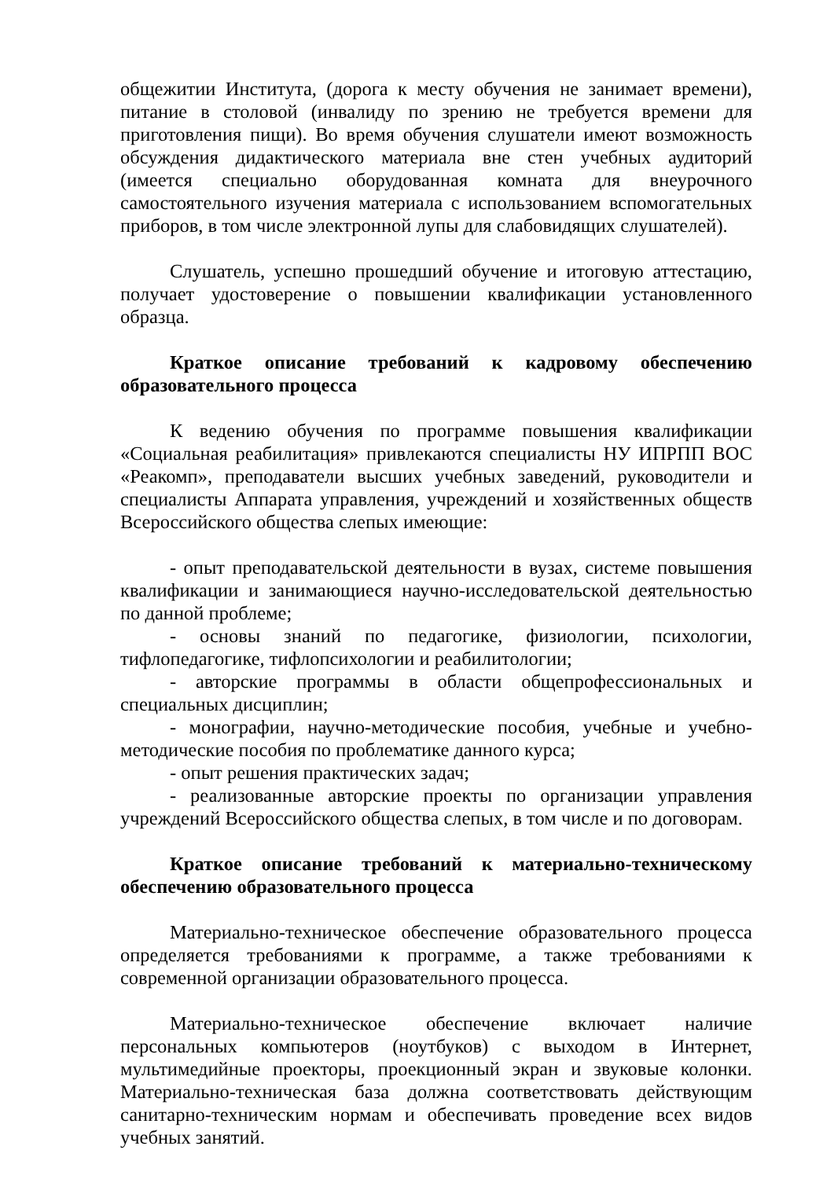общежитии Института, (дорога к месту обучения не занимает времени), питание в столовой (инвалиду по зрению не требуется времени для приготовления пищи). Во время обучения слушатели имеют возможность обсуждения дидактического материала вне стен учебных аудиторий (имеется специально оборудованная комната для внеурочного самостоятельного изучения материала с использованием вспомогательных приборов, в том числе электронной лупы для слабовидящих слушателей).
Слушатель, успешно прошедший обучение и итоговую аттестацию, получает удостоверение о повышении квалификации установленного образца.
Краткое описание требований к кадровому обеспечению образовательного процесса
К ведению обучения по программе повышения квалификации «Социальная реабилитация» привлекаются специалисты НУ ИПРПП ВОС «Реакомп», преподаватели высших учебных заведений, руководители и специалисты Аппарата управления, учреждений и хозяйственных обществ Всероссийского общества слепых имеющие:
- опыт преподавательской деятельности в вузах, системе повышения квалификации и занимающиеся научно-исследовательской деятельностью по данной проблеме;
- основы знаний по педагогике, физиологии, психологии, тифлопедагогике, тифлопсихологии и реабилитологии;
- авторские программы в области общепрофессиональных и специальных дисциплин;
- монографии, научно-методические пособия, учебные и учебно-методические пособия по проблематике данного курса;
- опыт решения практических задач;
- реализованные авторские проекты по организации управления учреждений Всероссийского общества слепых, в том числе и по договорам.
Краткое описание требований к материально-техническому обеспечению образовательного процесса
Материально-техническое обеспечение образовательного процесса определяется требованиями к программе, а также требованиями к современной организации образовательного процесса.
Материально-техническое обеспечение включает наличие персональных компьютеров (ноутбуков) с выходом в Интернет, мультимедийные проекторы, проекционный экран и звуковые колонки. Материально-техническая база должна соответствовать действующим санитарно-техническим нормам и обеспечивать проведение всех видов учебных занятий.